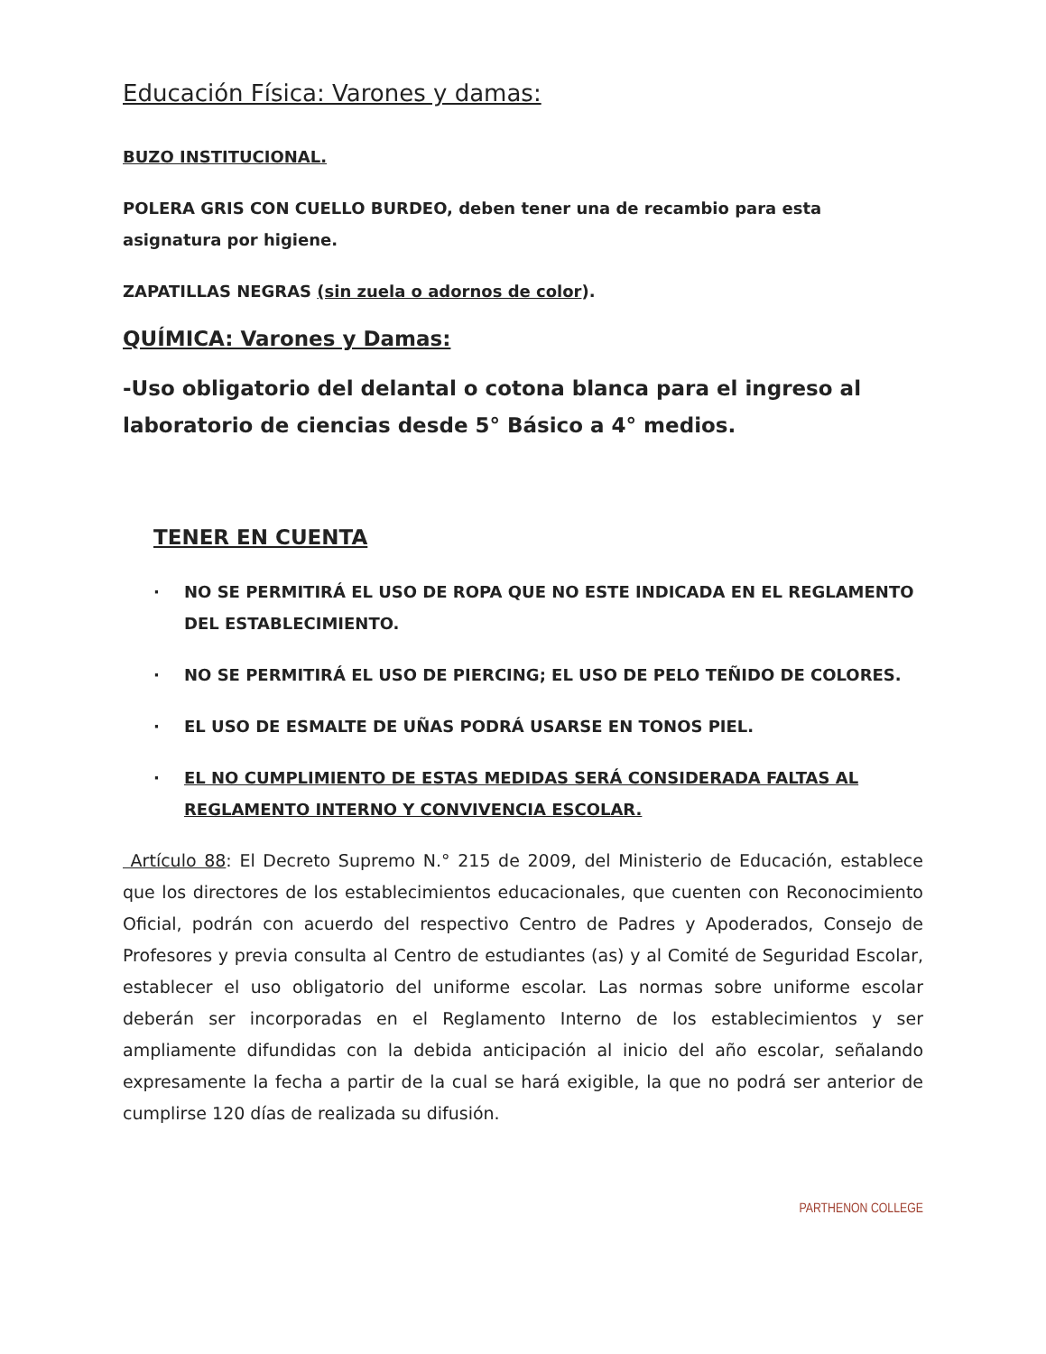Educación Física: Varones y damas:
BUZO INSTITUCIONAL.
POLERA GRIS CON CUELLO BURDEO, deben tener una de recambio para esta asignatura por higiene.
ZAPATILLAS NEGRAS (sin zuela o adornos de color).
QUÍMICA: Varones y Damas:
-Uso obligatorio del delantal o cotona blanca para el ingreso al laboratorio de ciencias desde 5° Básico a 4° medios.
TENER EN CUENTA
· NO SE PERMITIRÁ EL USO DE ROPA QUE NO ESTE INDICADA EN EL REGLAMENTO DEL ESTABLECIMIENTO.
· NO SE PERMITIRÁ EL USO DE PIERCING; EL USO DE PELO TEÑIDO DE COLORES.
· EL USO DE ESMALTE DE UÑAS PODRÁ USARSE EN TONOS PIEL.
· EL NO CUMPLIMIENTO DE ESTAS MEDIDAS SERÁ CONSIDERADA FALTAS AL REGLAMENTO INTERNO Y CONVIVENCIA ESCOLAR.
Artículo 88: El Decreto Supremo N.° 215 de 2009, del Ministerio de Educación, establece que los directores de los establecimientos educacionales, que cuenten con Reconocimiento Oficial, podrán con acuerdo del respectivo Centro de Padres y Apoderados, Consejo de Profesores y previa consulta al Centro de estudiantes (as) y al Comité de Seguridad Escolar, establecer el uso obligatorio del uniforme escolar. Las normas sobre uniforme escolar deberán ser incorporadas en el Reglamento Interno de los establecimientos y ser ampliamente difundidas con la debida anticipación al inicio del año escolar, señalando expresamente la fecha a partir de la cual se hará exigible, la que no podrá ser anterior de cumplirse 120 días de realizada su difusión.
PARTHENON COLLEGE